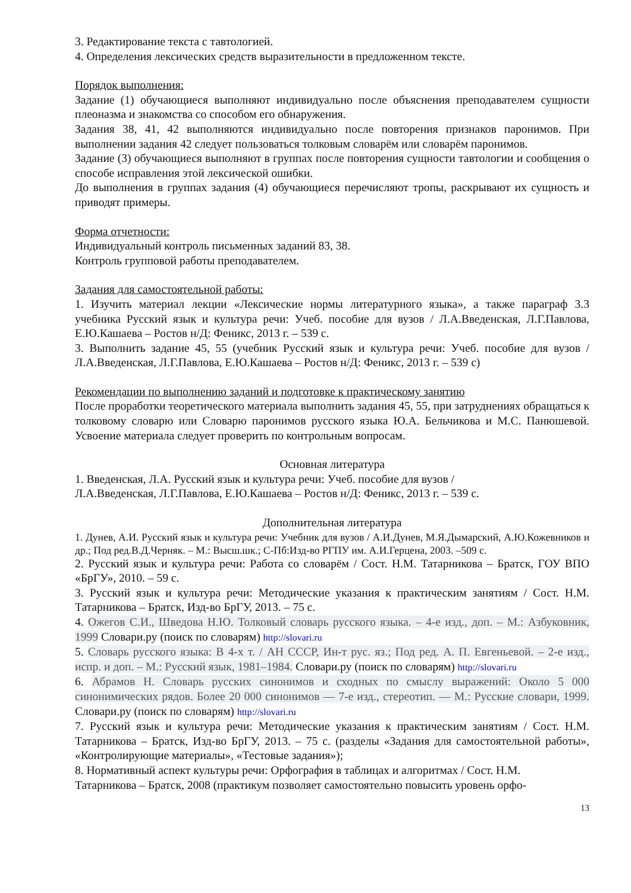3. Редактирование текста с тавтологией.
4. Определения лексических средств выразительности в предложенном тексте.
Порядок выполнения:
Задание (1) обучающиеся выполняют индивидуально после объяснения преподавателем сущности плеоназма и знакомства со способом его обнаружения.
Задания 38, 41, 42 выполняются индивидуально после повторения признаков паронимов. При выполнении задания 42 следует пользоваться толковым словарём или словарём паронимов.
Задание (3) обучающиеся выполняют в группах после повторения сущности тавтологии и сообщения о способе исправления этой лексической ошибки.
До выполнения в группах задания (4) обучающиеся перечисляют тропы, раскрывают их сущность и приводят примеры.
Форма отчетности:
Индивидуальный контроль письменных заданий 83, 38.
Контроль групповой работы преподавателем.
Задания для самостоятельной работы:
1. Изучить материал лекции «Лексические нормы литературного языка», а также параграф 3.3 учебника Русский язык и культура речи: Учеб. пособие для вузов / Л.А.Введенская, Л.Г.Павлова, Е.Ю.Кашаева – Ростов н/Д: Феникс, 2013 г. – 539 с.
3. Выполнить задание 45, 55 (учебник Русский язык и культура речи: Учеб. пособие для вузов / Л.А.Введенская, Л.Г.Павлова, Е.Ю.Кашаева – Ростов н/Д: Феникс, 2013 г. – 539 с)
Рекомендации по выполнению заданий и подготовке к практическому занятию
После проработки теоретического материала выполнить задания 45, 55, при затруднениях обращаться к толковому словарю или Словарю паронимов русского языка Ю.А. Бельчикова и М.С. Панюшевой. Усвоение материала следует проверить по контрольным вопросам.
Основная литература
1. Введенская, Л.А. Русский язык и культура речи: Учеб. пособие для вузов /
Л.А.Введенская, Л.Г.Павлова, Е.Ю.Кашаева – Ростов н/Д: Феникс, 2013 г. – 539 с.
Дополнительная литература
1. Дунев, А.И. Русский язык и культура речи: Учебник для вузов / А.И.Дунев, М.Я.Дымарский, А.Ю.Кожевников и др.; Под ред.В.Д.Черняк. – М.: Высш.шк.; С-Пб:Изд-во РГПУ им. А.И.Герцена, 2003. –509 с.
2. Русский язык и культура речи: Работа со словарём / Сост. Н.М. Татарникова – Братск, ГОУ ВПО «БрГУ», 2010. – 59 с.
3. Русский язык и культура речи: Методические указания к практическим занятиям / Сост. Н.М. Татарникова – Братск, Изд-во БрГУ, 2013. – 75 с.
4. Ожегов С.И., Шведова Н.Ю. Толковый словарь русского языка. – 4-е изд., доп. – М.: Азбуковник, 1999 Словари.ру (поиск по словарям) http://slovari.ru
5. Словарь русского языка: В 4-х т. / АН СССР, Ин-т рус. яз.; Под ред. А. П. Евгеньевой. – 2-е изд., испр. и доп. – М.: Русский язык, 1981–1984. Словари.ру (поиск по словарям) http://slovari.ru
6. Абрамов Н. Словарь русских синонимов и сходных по смыслу выражений: Около 5 000 синонимических рядов. Более 20 000 синонимов — 7-е изд., стереотип. — М.: Русские словари, 1999. Словари.ру (поиск по словарям) http://slovari.ru
7. Русский язык и культура речи: Методические указания к практическим занятиям / Сост. Н.М. Татарникова – Братск, Изд-во БрГУ, 2013. – 75 с. (разделы «Задания для самостоятельной работы», «Контролирующие материалы», «Тестовые задания»);
8. Нормативный аспект культуры речи: Орфография в таблицах и алгоритмах / Сост. Н.М.
Татарникова – Братск, 2008 (практикум позволяет самостоятельно повысить уровень орфо-
13